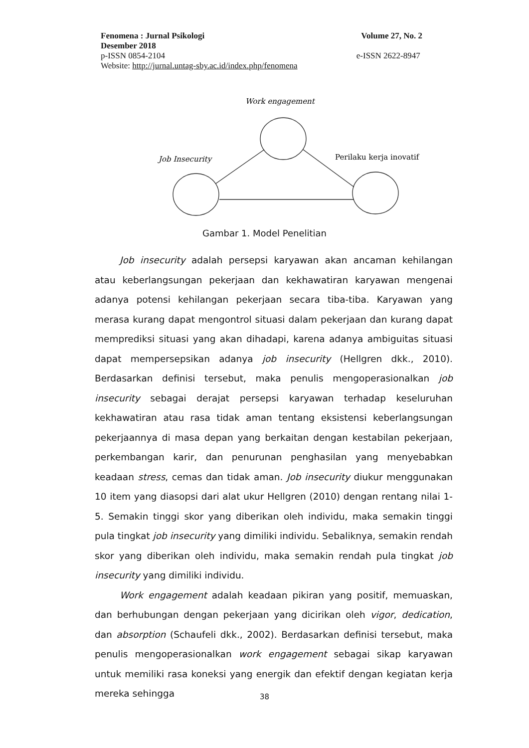Fenomena : Jurnal Psikologi Volume 27, No. 2
Desember 2018
p-ISSN 0854-2104 e-ISSN 2622-8947
Website: http://jurnal.untag-sby.ac.id/index.php/fenomena
Work engagement
Job Insecurity
Perilaku kerja inovatif
Gambar 1. Model Penelitian
Job insecurity adalah persepsi karyawan akan ancaman kehilangan atau keberlangsungan pekerjaan dan kekhawatiran karyawan mengenai adanya potensi kehilangan pekerjaan secara tiba-tiba. Karyawan yang merasa kurang dapat mengontrol situasi dalam pekerjaan dan kurang dapat memprediksi situasi yang akan dihadapi, karena adanya ambiguitas situasi dapat mempersepsikan adanya job insecurity (Hellgren dkk., 2010). Berdasarkan definisi tersebut, maka penulis mengoperasionalkan job insecurity sebagai derajat persepsi karyawan terhadap keseluruhan kekhawatiran atau rasa tidak aman tentang eksistensi keberlangsungan pekerjaannya di masa depan yang berkaitan dengan kestabilan pekerjaan, perkembangan karir, dan penurunan penghasilan yang menyebabkan keadaan stress, cemas dan tidak aman. Job insecurity diukur menggunakan 10 item yang diasopsi dari alat ukur Hellgren (2010) dengan rentang nilai 1-5. Semakin tinggi skor yang diberikan oleh individu, maka semakin tinggi pula tingkat job insecurity yang dimiliki individu. Sebaliknya, semakin rendah skor yang diberikan oleh individu, maka semakin rendah pula tingkat job insecurity yang dimiliki individu.
Work engagement adalah keadaan pikiran yang positif, memuaskan, dan berhubungan dengan pekerjaan yang dicirikan oleh vigor, dedication, dan absorption (Schaufeli dkk., 2002). Berdasarkan definisi tersebut, maka penulis mengoperasionalkan work engagement sebagai sikap karyawan untuk memiliki rasa koneksi yang energik dan efektif dengan kegiatan kerja mereka sehingga
38